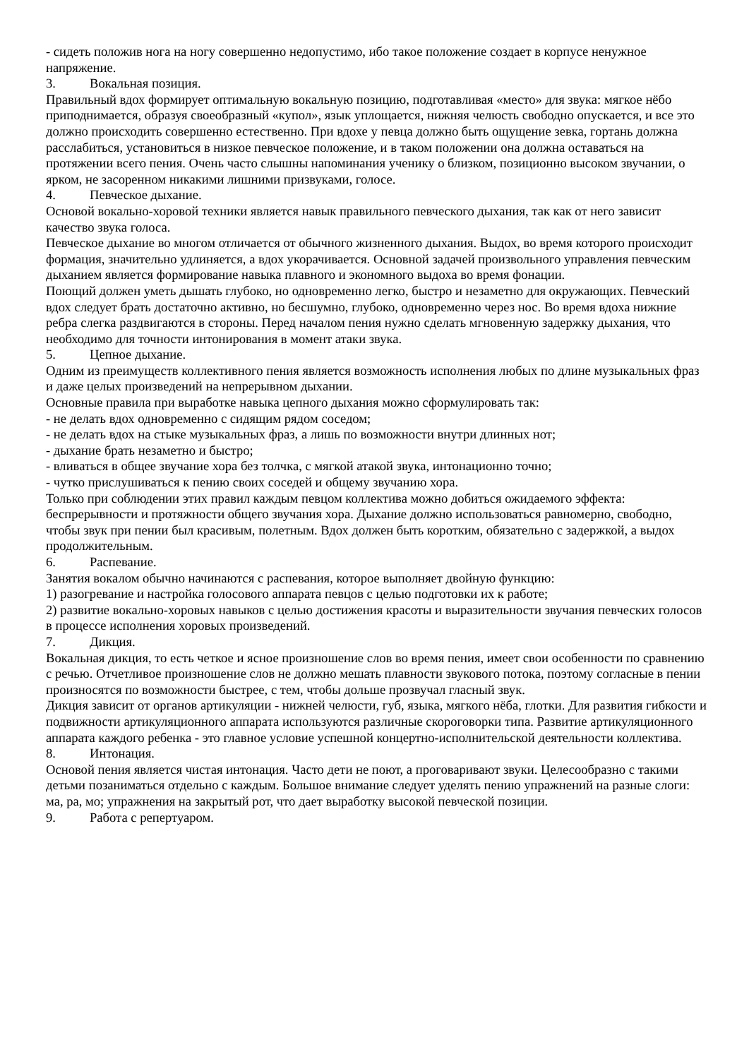- сидеть положив нога на ногу совершенно недопустимо, ибо такое положение создает в корпусе ненужное напряжение.
3. Вокальная позиция.
Правильный вдох формирует оптимальную вокальную позицию, подготавливая «место» для звука: мягкое нёбо приподнимается, образуя своеобразный «купол», язык уплощается, нижняя челюсть свободно опускается, и все это должно происходить совершенно естественно. При вдохе у певца должно быть ощущение зевка, гортань должна расслабиться, установиться в низкое певческое положение, и в таком положении она должна оставаться на протяжении всего пения. Очень часто слышны напоминания ученику о близком, позиционно высоком звучании, о ярком, не засоренном никакими лишними призвуками, голосе.
4. Певческое дыхание.
Основой вокально-хоровой техники является навык правильного певческого дыхания, так как от него зависит качество звука голоса.
Певческое дыхание во многом отличается от обычного жизненного дыхания. Выдох, во время которого происходит формация, значительно удлиняется, а вдох укорачивается. Основной задачей произвольного управления певческим дыханием является формирование навыка плавного и экономного выдоха во время фонации.
Поющий должен уметь дышать глубоко, но одновременно легко, быстро и незаметно для окружающих. Певческий вдох следует брать достаточно активно, но бесшумно, глубоко, одновременно через нос. Во время вдоха нижние ребра слегка раздвигаются в стороны. Перед началом пения нужно сделать мгновенную задержку дыхания, что необходимо для точности интонирования в момент атаки звука.
5. Цепное дыхание.
Одним из преимуществ коллективного пения является возможность исполнения любых по длине музыкальных фраз и даже целых произведений на непрерывном дыхании.
Основные правила при выработке навыка цепного дыхания можно сформулировать так:
- не делать вдох одновременно с сидящим рядом соседом;
- не делать вдох на стыке музыкальных фраз, а лишь по возможности внутри длинных нот;
- дыхание брать незаметно и быстро;
- вливаться в общее звучание хора без толчка, с мягкой атакой звука, интонационно точно;
- чутко прислушиваться к пению своих соседей и общему звучанию хора.
Только при соблюдении этих правил каждым певцом коллектива можно добиться ожидаемого эффекта: беспрерывности и протяжности общего звучания хора. Дыхание должно использоваться равномерно, свободно, чтобы звук при пении был красивым, полетным. Вдох должен быть коротким, обязательно с задержкой, а выдох продолжительным.
6. Распевание.
Занятия вокалом обычно начинаются с распевания, которое выполняет двойную функцию:
1) разогревание и настройка голосового аппарата певцов с целью подготовки их к работе;
2) развитие вокально-хоровых навыков с целью достижения красоты и выразительности звучания певческих голосов в процессе исполнения хоровых произведений.
7. Дикция.
Вокальная дикция, то есть четкое и ясное произношение слов во время пения, имеет свои особенности по сравнению с речью. Отчетливое произношение слов не должно мешать плавности звукового потока, поэтому согласные в пении произносятся по возможности быстрее, с тем, чтобы дольше прозвучал гласный звук.
Дикция зависит от органов артикуляции - нижней челюсти, губ, языка, мягкого нёба, глотки. Для развития гибкости и подвижности артикуляционного аппарата используются различные скороговорки типа. Развитие артикуляционного аппарата каждого ребенка - это главное условие успешной концертно-исполнительской деятельности коллектива.
8. Интонация.
Основой пения является чистая интонация. Часто дети не поют, а проговаривают звуки. Целесообразно с такими детьми позаниматься отдельно с каждым. Большое внимание следует уделять пению упражнений на разные слоги: ма, ра, мо; упражнения на закрытый рот, что дает выработку высокой певческой позиции.
9. Работа с репертуаром.